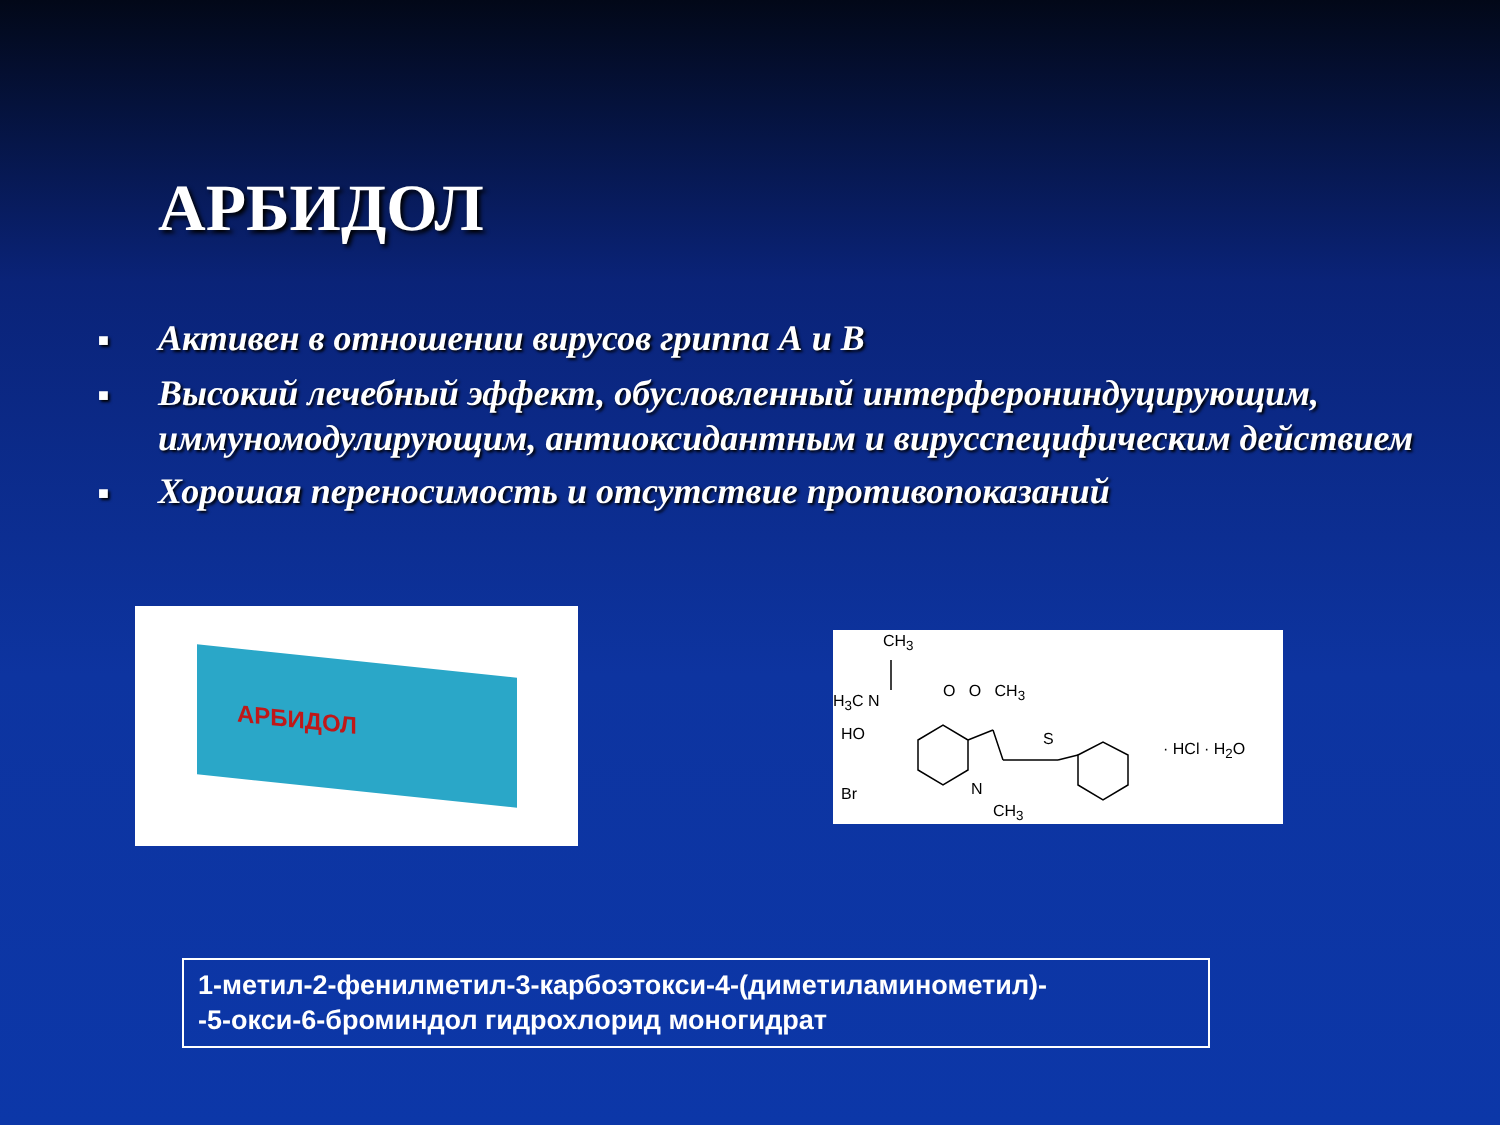АРБИДОЛ
■ Активен в отношении вирусов гриппа А и В
■ Высокий лечебный эффект, обусловленный интерферониндуцирующим, иммуномодулирующим, антиоксидантным и вирусспецифическим действием
■ Хорошая переносимость и отсутствие противопоказаний
АРБИДОЛ
CH<sub>3</sub>
H<sub>3</sub>C N
O O CH<sub>3</sub>
HO S
· HCl · H<sub>2</sub>O
Br N
CH<sub>3</sub>
1-метил-2-фенилметил-3-карбоэтокси-4-(диметиламинометил)-
-5-окси-6-броминдол гидрохлорид моногидрат